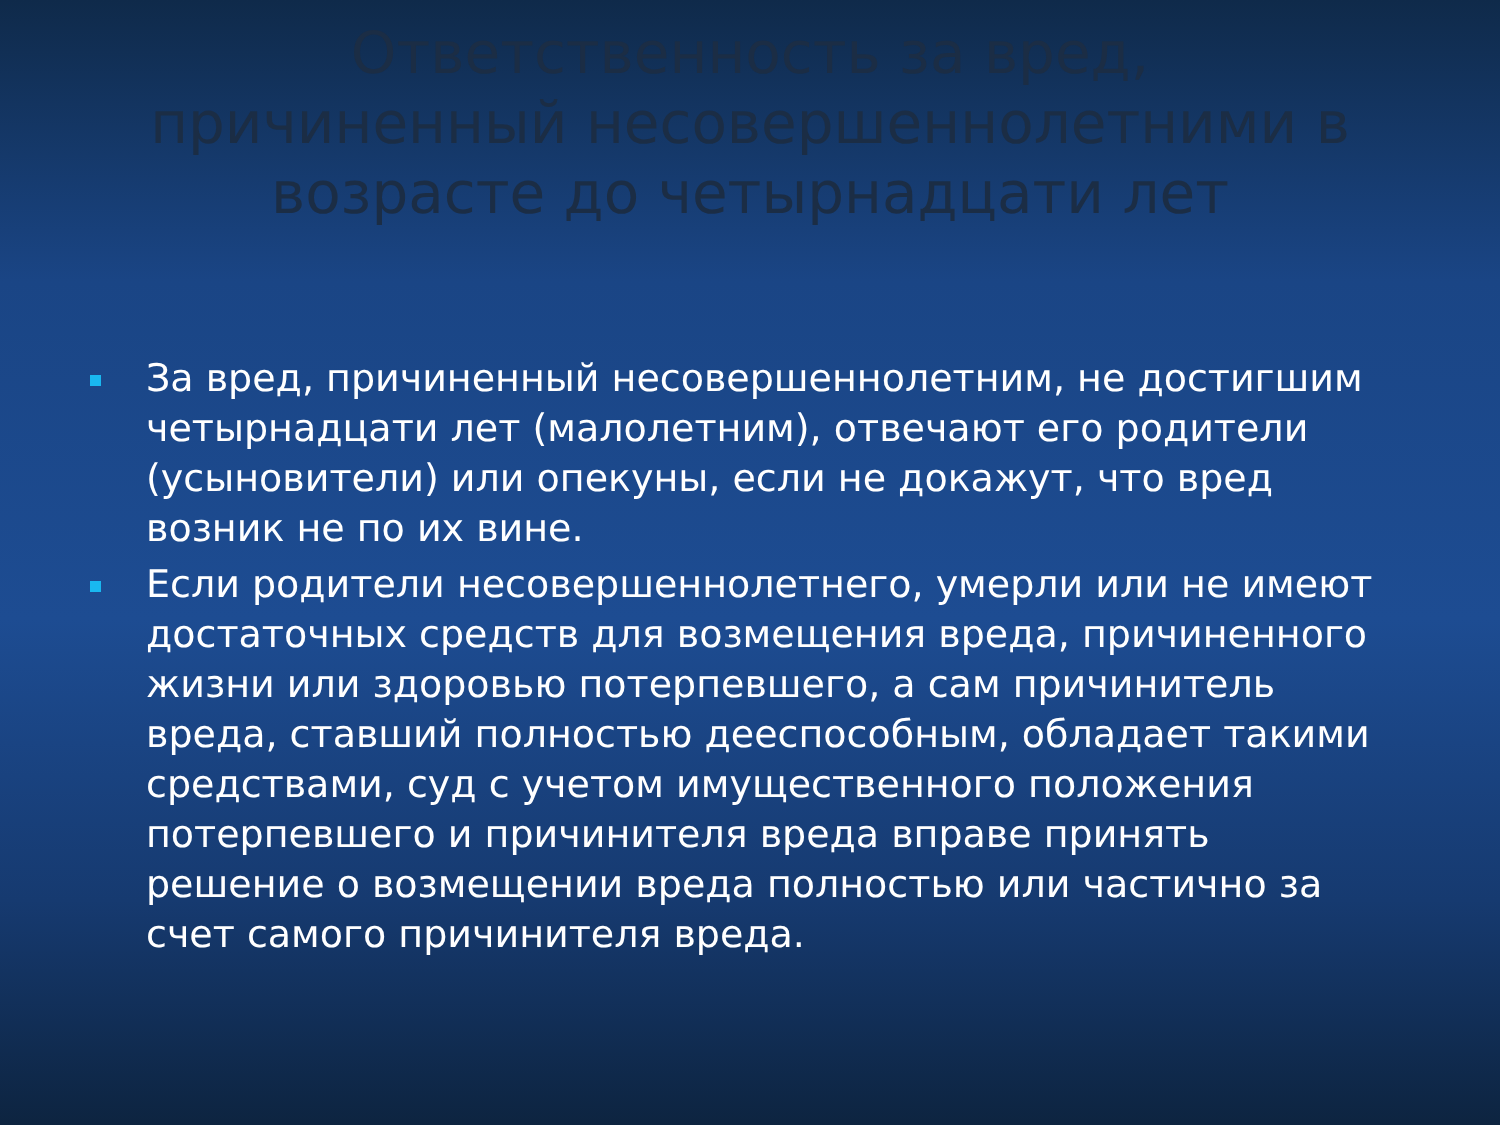Ответственность за вред, причиненный несовершеннолетними в возрасте до четырнадцати лет
За вред, причиненный несовершеннолетним, не достигшим четырнадцати лет (малолетним), отвечают его родители (усыновители) или опекуны, если не докажут, что вред возник не по их вине.
Если родители несовершеннолетнего, умерли или не имеют достаточных средств для возмещения вреда, причиненного жизни или здоровью потерпевшего, а сам причинитель вреда, ставший полностью дееспособным, обладает такими средствами, суд с учетом имущественного положения потерпевшего и причинителя вреда вправе принять решение о возмещении вреда полностью или частично за счет самого причинителя вреда.